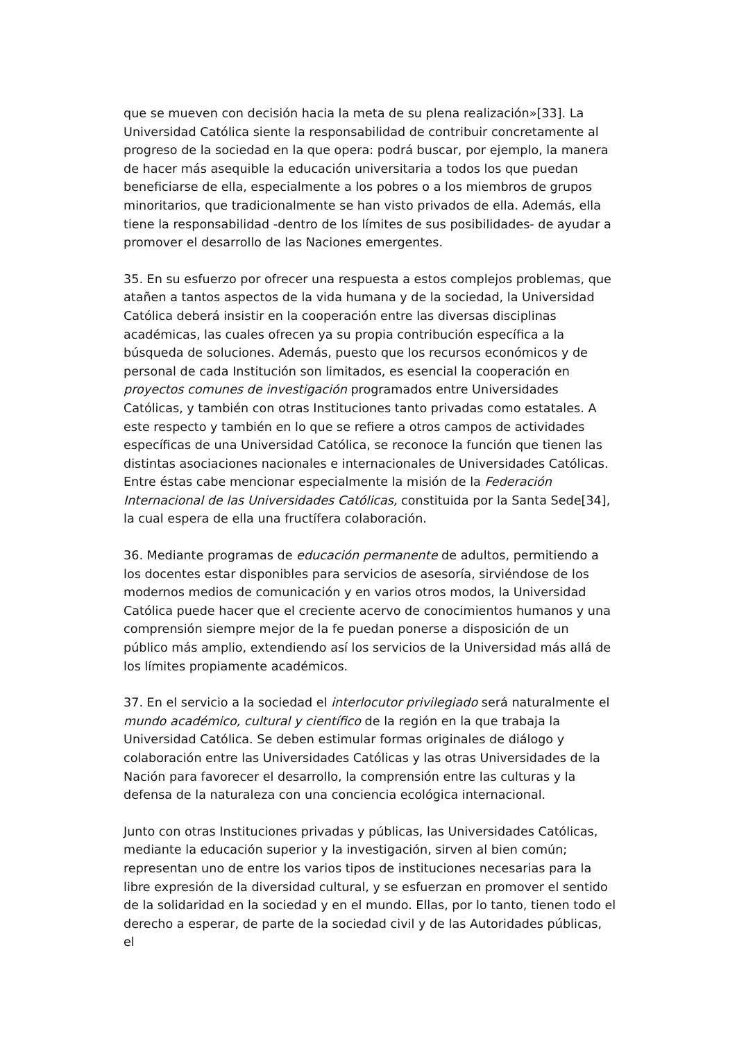que se mueven con decisión hacia la meta de su plena realización»[33]. La Universidad Católica siente la responsabilidad de contribuir concretamente al progreso de la sociedad en la que opera: podrá buscar, por ejemplo, la manera de hacer más asequible la educación universitaria a todos los que puedan beneficiarse de ella, especialmente a los pobres o a los miembros de grupos minoritarios, que tradicionalmente se han visto privados de ella. Además, ella tiene la responsabilidad -dentro de los límites de sus posibilidades- de ayudar a promover el desarrollo de las Naciones emergentes.
35. En su esfuerzo por ofrecer una respuesta a estos complejos problemas, que atañen a tantos aspectos de la vida humana y de la sociedad, la Universidad Católica deberá insistir en la cooperación entre las diversas disciplinas académicas, las cuales ofrecen ya su propia contribución específica a la búsqueda de soluciones. Además, puesto que los recursos económicos y de personal de cada Institución son limitados, es esencial la cooperación en proyectos comunes de investigación programados entre Universidades Católicas, y también con otras Instituciones tanto privadas como estatales. A este respecto y también en lo que se refiere a otros campos de actividades específicas de una Universidad Católica, se reconoce la función que tienen las distintas asociaciones nacionales e internacionales de Universidades Católicas. Entre éstas cabe mencionar especialmente la misión de la Federación Internacional de las Universidades Católicas, constituida por la Santa Sede[34], la cual espera de ella una fructífera colaboración.
36. Mediante programas de educación permanente de adultos, permitiendo a los docentes estar disponibles para servicios de asesoría, sirviéndose de los modernos medios de comunicación y en varios otros modos, la Universidad Católica puede hacer que el creciente acervo de conocimientos humanos y una comprensión siempre mejor de la fe puedan ponerse a disposición de un público más amplio, extendiendo así los servicios de la Universidad más allá de los límites propiamente académicos.
37. En el servicio a la sociedad el interlocutor privilegiado será naturalmente el mundo académico, cultural y científico de la región en la que trabaja la Universidad Católica. Se deben estimular formas originales de diálogo y colaboración entre las Universidades Católicas y las otras Universidades de la Nación para favorecer el desarrollo, la comprensión entre las culturas y la defensa de la naturaleza con una conciencia ecológica internacional.
Junto con otras Instituciones privadas y públicas, las Universidades Católicas, mediante la educación superior y la investigación, sirven al bien común; representan uno de entre los varios tipos de instituciones necesarias para la libre expresión de la diversidad cultural, y se esfuerzan en promover el sentido de la solidaridad en la sociedad y en el mundo. Ellas, por lo tanto, tienen todo el derecho a esperar, de parte de la sociedad civil y de las Autoridades públicas, el